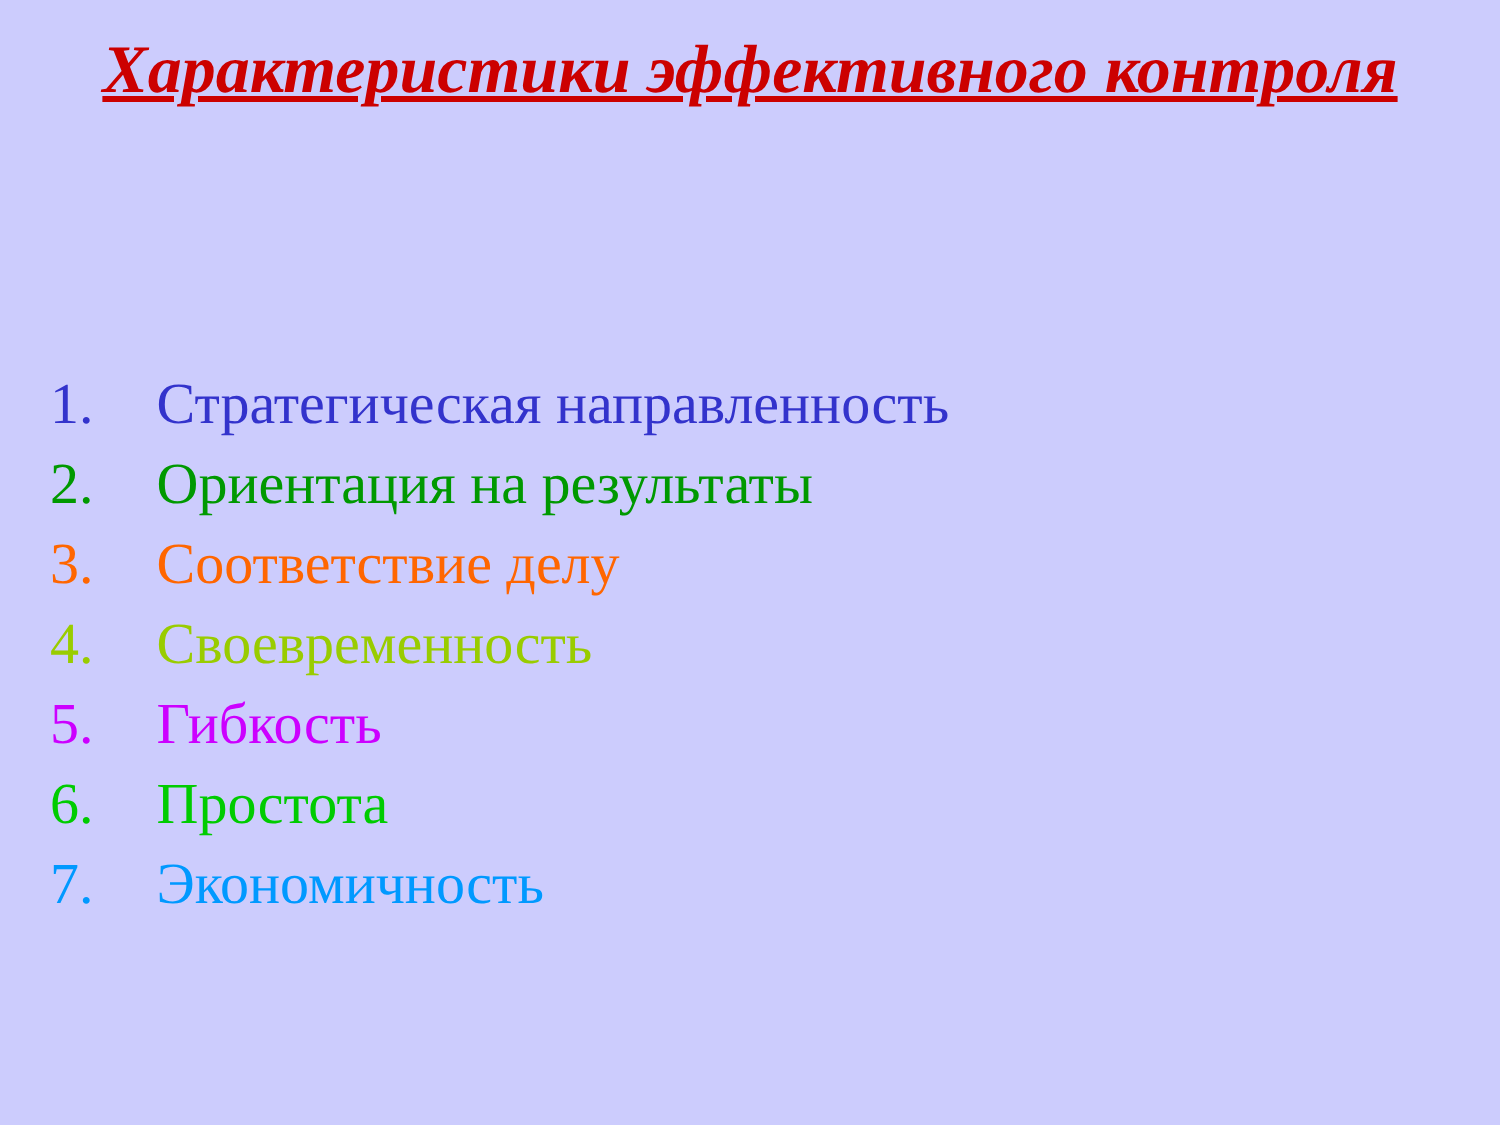Характеристики эффективного контроля
1. Стратегическая направленность
2. Ориентация на результаты
3. Соответствие делу
4. Своевременность
5. Гибкость
6. Простота
7. Экономичность